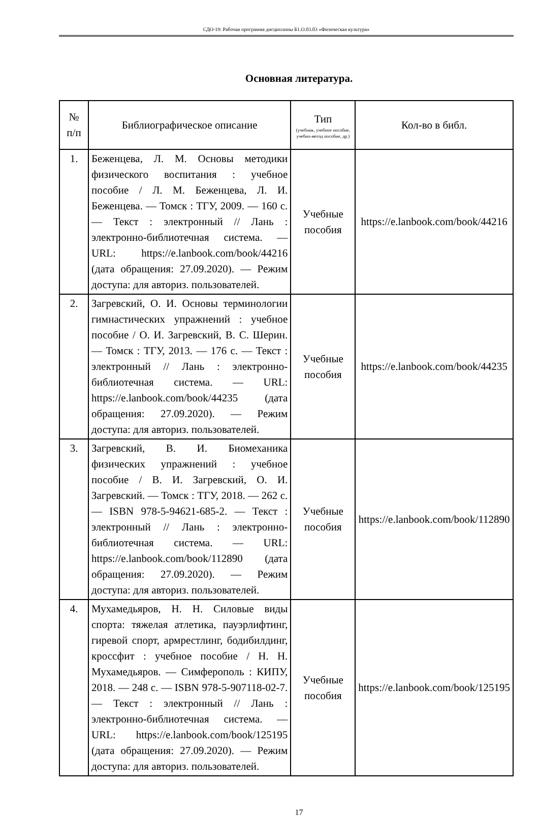СДО-19: Рабочая программа дисциплины Б1.О.03.03 «Физическая культура»
Основная литература.
| № п/п | Библиографическое описание | Тип (учебник, учебное пособие, учебно-метод пособие, др.) | Кол-во в библ. |
| --- | --- | --- | --- |
| 1. | Беженцева, Л. М. Основы методики физического воспитания : учебное пособие / Л. М. Беженцева, Л. И. Беженцева. — Томск : ТГУ, 2009. — 160 с. — Текст : электронный // Лань : электронно-библиотечная система. — URL: https://e.lanbook.com/book/44216 (дата обращения: 27.09.2020). — Режим доступа: для авториз. пользователей. | Учебные пособия | https://e.lanbook.com/book/44216 |
| 2. | Загревский, О. И. Основы терминологии гимнастических упражнений : учебное пособие / О. И. Загревский, В. С. Шерин. — Томск : ТГУ, 2013. — 176 с. — Текст : электронный // Лань : электронно-библиотечная система. — URL: https://e.lanbook.com/book/44235 (дата обращения: 27.09.2020). — Режим доступа: для авториз. пользователей. | Учебные пособия | https://e.lanbook.com/book/44235 |
| 3. | Загревский, В. И. Биомеханика физических упражнений : учебное пособие / В. И. Загревский, О. И. Загревский. — Томск : ТГУ, 2018. — 262 с. — ISBN 978-5-94621-685-2. — Текст : электронный // Лань : электронно-библиотечная система. — URL: https://e.lanbook.com/book/112890 (дата обращения: 27.09.2020). — Режим доступа: для авториз. пользователей. | Учебные пособия | https://e.lanbook.com/book/112890 |
| 4. | Мухамедьяров, Н. Н. Силовые виды спорта: тяжелая атлетика, пауэрлифтинг, гиревой спорт, армрестлинг, бодибилдинг, кроссфит : учебное пособие / Н. Н. Мухамедьяров. — Симферополь : КИПУ, 2018. — 248 с. — ISBN 978-5-907118-02-7. — Текст : электронный // Лань : электронно-библиотечная система. — URL: https://e.lanbook.com/book/125195 (дата обращения: 27.09.2020). — Режим доступа: для авториз. пользователей. | Учебные пособия | https://e.lanbook.com/book/125195 |
17